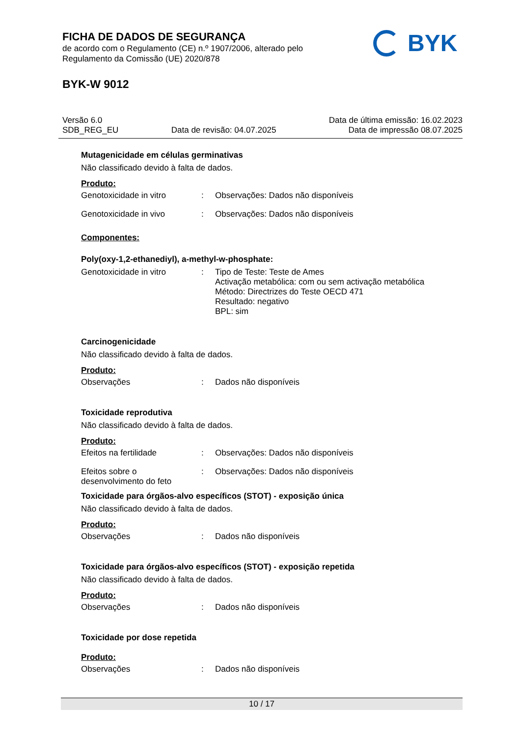FICHA DE DADOS DE SEGURANÇA
de acordo com o Regulamento (CE) n.º 1907/2006, alterado pelo
Regulamento da Comissão (UE) 2020/878
BYK
BYK-W 9012
Versão 6.0
SDB_REG_EU
Data de revisão: 04.07.2025 Data de última emissão: 16.02.2023
Data de impressão 08.07.2025
Mutagenicidade em células germinativas
Não classificado devido à falta de dados.
Produto:
| Genotoxicidade in vitro | : | Observações: Dados não disponíveis |
| Genotoxicidade in vivo | : | Observações: Dados não disponíveis |
Componentes:
Poly(oxy-1,2-ethanediyl), a-methyl-w-phosphate:
| Genotoxicidade in vitro | : | Tipo de Teste: Teste de Ames Activação metabólica: com ou sem activação metabólica Método: Directrizes do Teste OECD 471 Resultado: negativo BPL: sim |
Carcinogenicidade
Não classificado devido à falta de dados.
Produto:
| Observações | : | Dados não disponíveis |
Toxicidade reprodutiva
Não classificado devido à falta de dados.
Produto:
| Efeitos na fertilidade | : | Observações: Dados não disponíveis |
| Efeitos sobre o desenvolvimento do feto | : | Observações: Dados não disponíveis |
Toxicidade para órgãos-alvo específicos (STOT) - exposição única
Não classificado devido à falta de dados.
Produto:
| Observações | : | Dados não disponíveis |
Toxicidade para órgãos-alvo específicos (STOT) - exposição repetida
Não classificado devido à falta de dados.
Produto:
| Observações | : | Dados não disponíveis |
Toxicidade por dose repetida
Produto:
| Observações | : | Dados não disponíveis |
10 / 17